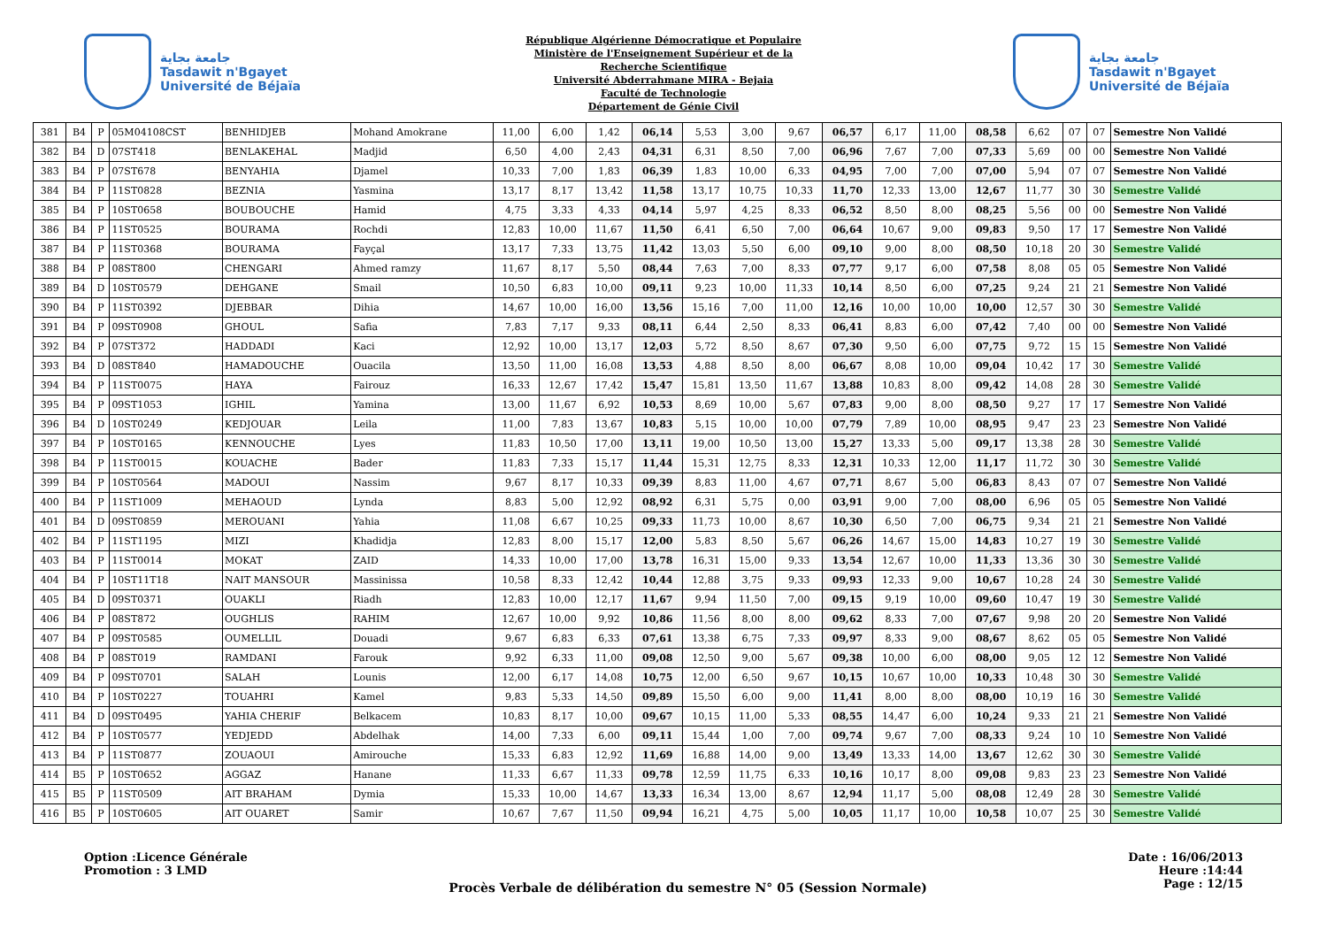جامعة بجاية
Tasdawit n'Bgayet
Université de Béjaïa
République Algérienne Démocratique et Populaire
Ministère de l'Enseignement Supérieur et de la
Recherche Scientifique
Université Abderrahmane MIRA - Bejaia
Faculté de Technologie
Département de Génie Civil
جامعة بجاية
Tasdawit n'Bgayet
Université de Béjaïa
| 381 | B4 | P | 05M04108CST | BENHIDJEB | Mohand Amokrane | 11,00 | 6,00 | 1,42 | 06,14 | 5,53 | 3,00 | 9,67 | 06,57 | 6,17 | 11,00 | 08,58 | 6,62 | 07 | 07 | Semestre Non Validé |
| 382 | B4 | D | 07ST418 | BENLAKEHAL | Madjid | 6,50 | 4,00 | 2,43 | 04,31 | 6,31 | 8,50 | 7,00 | 06,96 | 7,67 | 7,00 | 07,33 | 5,69 | 00 | 00 | Semestre Non Validé |
| 383 | B4 | P | 07ST678 | BENYAHIA | Djamel | 10,33 | 7,00 | 1,83 | 06,39 | 1,83 | 10,00 | 6,33 | 04,95 | 7,00 | 7,00 | 07,00 | 5,94 | 07 | 07 | Semestre Non Validé |
| 384 | B4 | P | 11ST0828 | BEZNIA | Yasmina | 13,17 | 8,17 | 13,42 | 11,58 | 13,17 | 10,75 | 10,33 | 11,70 | 12,33 | 13,00 | 12,67 | 11,77 | 30 | 30 | Semestre Validé |
| 385 | B4 | P | 10ST0658 | BOUBOUCHE | Hamid | 4,75 | 3,33 | 4,33 | 04,14 | 5,97 | 4,25 | 8,33 | 06,52 | 8,50 | 8,00 | 08,25 | 5,56 | 00 | 00 | Semestre Non Validé |
| 386 | B4 | P | 11ST0525 | BOURAMA | Rochdi | 12,83 | 10,00 | 11,67 | 11,50 | 6,41 | 6,50 | 7,00 | 06,64 | 10,67 | 9,00 | 09,83 | 9,50 | 17 | 17 | Semestre Non Validé |
| 387 | B4 | P | 11ST0368 | BOURAMA | Fayçal | 13,17 | 7,33 | 13,75 | 11,42 | 13,03 | 5,50 | 6,00 | 09,10 | 9,00 | 8,00 | 08,50 | 10,18 | 20 | 30 | Semestre Validé |
| 388 | B4 | P | 08ST800 | CHENGARI | Ahmed ramzy | 11,67 | 8,17 | 5,50 | 08,44 | 7,63 | 7,00 | 8,33 | 07,77 | 9,17 | 6,00 | 07,58 | 8,08 | 05 | 05 | Semestre Non Validé |
| 389 | B4 | D | 10ST0579 | DEHGANE | Smail | 10,50 | 6,83 | 10,00 | 09,11 | 9,23 | 10,00 | 11,33 | 10,14 | 8,50 | 6,00 | 07,25 | 9,24 | 21 | 21 | Semestre Non Validé |
| 390 | B4 | P | 11ST0392 | DJEBBAR | Dihia | 14,67 | 10,00 | 16,00 | 13,56 | 15,16 | 7,00 | 11,00 | 12,16 | 10,00 | 10,00 | 10,00 | 12,57 | 30 | 30 | Semestre Validé |
| 391 | B4 | P | 09ST0908 | GHOUL | Safia | 7,83 | 7,17 | 9,33 | 08,11 | 6,44 | 2,50 | 8,33 | 06,41 | 8,83 | 6,00 | 07,42 | 7,40 | 00 | 00 | Semestre Non Validé |
| 392 | B4 | P | 07ST372 | HADDADI | Kaci | 12,92 | 10,00 | 13,17 | 12,03 | 5,72 | 8,50 | 8,67 | 07,30 | 9,50 | 6,00 | 07,75 | 9,72 | 15 | 15 | Semestre Non Validé |
| 393 | B4 | D | 08ST840 | HAMADOUCHE | Ouacila | 13,50 | 11,00 | 16,08 | 13,53 | 4,88 | 8,50 | 8,00 | 06,67 | 8,08 | 10,00 | 09,04 | 10,42 | 17 | 30 | Semestre Validé |
| 394 | B4 | P | 11ST0075 | HAYA | Fairouz | 16,33 | 12,67 | 17,42 | 15,47 | 15,81 | 13,50 | 11,67 | 13,88 | 10,83 | 8,00 | 09,42 | 14,08 | 28 | 30 | Semestre Validé |
| 395 | B4 | P | 09ST1053 | IGHIL | Yamina | 13,00 | 11,67 | 6,92 | 10,53 | 8,69 | 10,00 | 5,67 | 07,83 | 9,00 | 8,00 | 08,50 | 9,27 | 17 | 17 | Semestre Non Validé |
| 396 | B4 | D | 10ST0249 | KEDJOUAR | Leila | 11,00 | 7,83 | 13,67 | 10,83 | 5,15 | 10,00 | 10,00 | 07,79 | 7,89 | 10,00 | 08,95 | 9,47 | 23 | 23 | Semestre Non Validé |
| 397 | B4 | P | 10ST0165 | KENNOUCHE | Lyes | 11,83 | 10,50 | 17,00 | 13,11 | 19,00 | 10,50 | 13,00 | 15,27 | 13,33 | 5,00 | 09,17 | 13,38 | 28 | 30 | Semestre Validé |
| 398 | B4 | P | 11ST0015 | KOUACHE | Bader | 11,83 | 7,33 | 15,17 | 11,44 | 15,31 | 12,75 | 8,33 | 12,31 | 10,33 | 12,00 | 11,17 | 11,72 | 30 | 30 | Semestre Validé |
| 399 | B4 | P | 10ST0564 | MADOUI | Nassim | 9,67 | 8,17 | 10,33 | 09,39 | 8,83 | 11,00 | 4,67 | 07,71 | 8,67 | 5,00 | 06,83 | 8,43 | 07 | 07 | Semestre Non Validé |
| 400 | B4 | P | 11ST1009 | MEHAOUD | Lynda | 8,83 | 5,00 | 12,92 | 08,92 | 6,31 | 5,75 | 0,00 | 03,91 | 9,00 | 7,00 | 08,00 | 6,96 | 05 | 05 | Semestre Non Validé |
| 401 | B4 | D | 09ST0859 | MEROUANI | Yahia | 11,08 | 6,67 | 10,25 | 09,33 | 11,73 | 10,00 | 8,67 | 10,30 | 6,50 | 7,00 | 06,75 | 9,34 | 21 | 21 | Semestre Non Validé |
| 402 | B4 | P | 11ST1195 | MIZI | Khadidja | 12,83 | 8,00 | 15,17 | 12,00 | 5,83 | 8,50 | 5,67 | 06,26 | 14,67 | 15,00 | 14,83 | 10,27 | 19 | 30 | Semestre Validé |
| 403 | B4 | P | 11ST0014 | MOKAT | ZAID | 14,33 | 10,00 | 17,00 | 13,78 | 16,31 | 15,00 | 9,33 | 13,54 | 12,67 | 10,00 | 11,33 | 13,36 | 30 | 30 | Semestre Validé |
| 404 | B4 | P | 10ST11T18 | NAIT MANSOUR | Massinissa | 10,58 | 8,33 | 12,42 | 10,44 | 12,88 | 3,75 | 9,33 | 09,93 | 12,33 | 9,00 | 10,67 | 10,28 | 24 | 30 | Semestre Validé |
| 405 | B4 | D | 09ST0371 | OUAKLI | Riadh | 12,83 | 10,00 | 12,17 | 11,67 | 9,94 | 11,50 | 7,00 | 09,15 | 9,19 | 10,00 | 09,60 | 10,47 | 19 | 30 | Semestre Validé |
| 406 | B4 | P | 08ST872 | OUGHLIS | RAHIM | 12,67 | 10,00 | 9,92 | 10,86 | 11,56 | 8,00 | 8,00 | 09,62 | 8,33 | 7,00 | 07,67 | 9,98 | 20 | 20 | Semestre Non Validé |
| 407 | B4 | P | 09ST0585 | OUMELLIL | Douadi | 9,67 | 6,83 | 6,33 | 07,61 | 13,38 | 6,75 | 7,33 | 09,97 | 8,33 | 9,00 | 08,67 | 8,62 | 05 | 05 | Semestre Non Validé |
| 408 | B4 | P | 08ST019 | RAMDANI | Farouk | 9,92 | 6,33 | 11,00 | 09,08 | 12,50 | 9,00 | 5,67 | 09,38 | 10,00 | 6,00 | 08,00 | 9,05 | 12 | 12 | Semestre Non Validé |
| 409 | B4 | P | 09ST0701 | SALAH | Lounis | 12,00 | 6,17 | 14,08 | 10,75 | 12,00 | 6,50 | 9,67 | 10,15 | 10,67 | 10,00 | 10,33 | 10,48 | 30 | 30 | Semestre Validé |
| 410 | B4 | P | 10ST0227 | TOUAHRI | Kamel | 9,83 | 5,33 | 14,50 | 09,89 | 15,50 | 6,00 | 9,00 | 11,41 | 8,00 | 8,00 | 08,00 | 10,19 | 16 | 30 | Semestre Validé |
| 411 | B4 | D | 09ST0495 | YAHIA CHERIF | Belkacem | 10,83 | 8,17 | 10,00 | 09,67 | 10,15 | 11,00 | 5,33 | 08,55 | 14,47 | 6,00 | 10,24 | 9,33 | 21 | 21 | Semestre Non Validé |
| 412 | B4 | P | 10ST0577 | YEDJEDD | Abdelhak | 14,00 | 7,33 | 6,00 | 09,11 | 15,44 | 1,00 | 7,00 | 09,74 | 9,67 | 7,00 | 08,33 | 9,24 | 10 | 10 | Semestre Non Validé |
| 413 | B4 | P | 11ST0877 | ZOUAOUI | Amirouche | 15,33 | 6,83 | 12,92 | 11,69 | 16,88 | 14,00 | 9,00 | 13,49 | 13,33 | 14,00 | 13,67 | 12,62 | 30 | 30 | Semestre Validé |
| 414 | B5 | P | 10ST0652 | AGGAZ | Hanane | 11,33 | 6,67 | 11,33 | 09,78 | 12,59 | 11,75 | 6,33 | 10,16 | 10,17 | 8,00 | 09,08 | 9,83 | 23 | 23 | Semestre Non Validé |
| 415 | B5 | P | 11ST0509 | AIT BRAHAM | Dymia | 15,33 | 10,00 | 14,67 | 13,33 | 16,34 | 13,00 | 8,67 | 12,94 | 11,17 | 5,00 | 08,08 | 12,49 | 28 | 30 | Semestre Validé |
| 416 | B5 | P | 10ST0605 | AIT OUARET | Samir | 10,67 | 7,67 | 11,50 | 09,94 | 16,21 | 4,75 | 5,00 | 10,05 | 11,17 | 10,00 | 10,58 | 10,07 | 25 | 30 | Semestre Validé |
Option :Licence Générale
Promotion : 3 LMD
Procès Verbale de délibération du semestre N° 05 (Session Normale)
Date : 16/06/2013
Heure :14:44
Page : 12/15